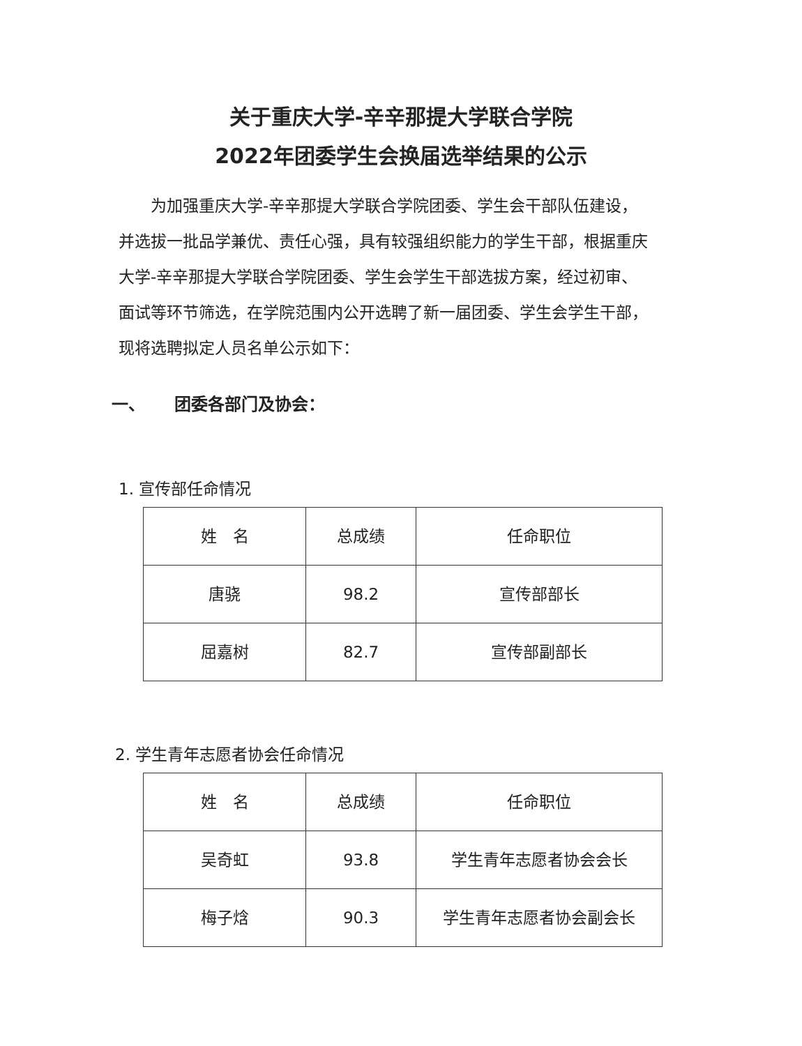关于重庆大学-辛辛那提大学联合学院
2022年团委学生会换届选举结果的公示
为加强重庆大学-辛辛那提大学联合学院团委、学生会干部队伍建设，并选拔一批品学兼优、责任心强，具有较强组织能力的学生干部，根据重庆大学-辛辛那提大学联合学院团委、学生会学生干部选拔方案，经过初审、面试等环节筛选，在学院范围内公开选聘了新一届团委、学生会学生干部，现将选聘拟定人员名单公示如下：
一、 团委各部门及协会：
1. 宣传部任命情况
| 姓 名 | 总成绩 | 任命职位 |
| 唐骁 | 98.2 | 宣传部部长 |
| 屈嘉树 | 82.7 | 宣传部副部长 |
2. 学生青年志愿者协会任命情况
| 姓 名 | 总成绩 | 任命职位 |
| 吴奇虹 | 93.8 | 学生青年志愿者协会会长 |
| 梅子焓 | 90.3 | 学生青年志愿者协会副会长 |